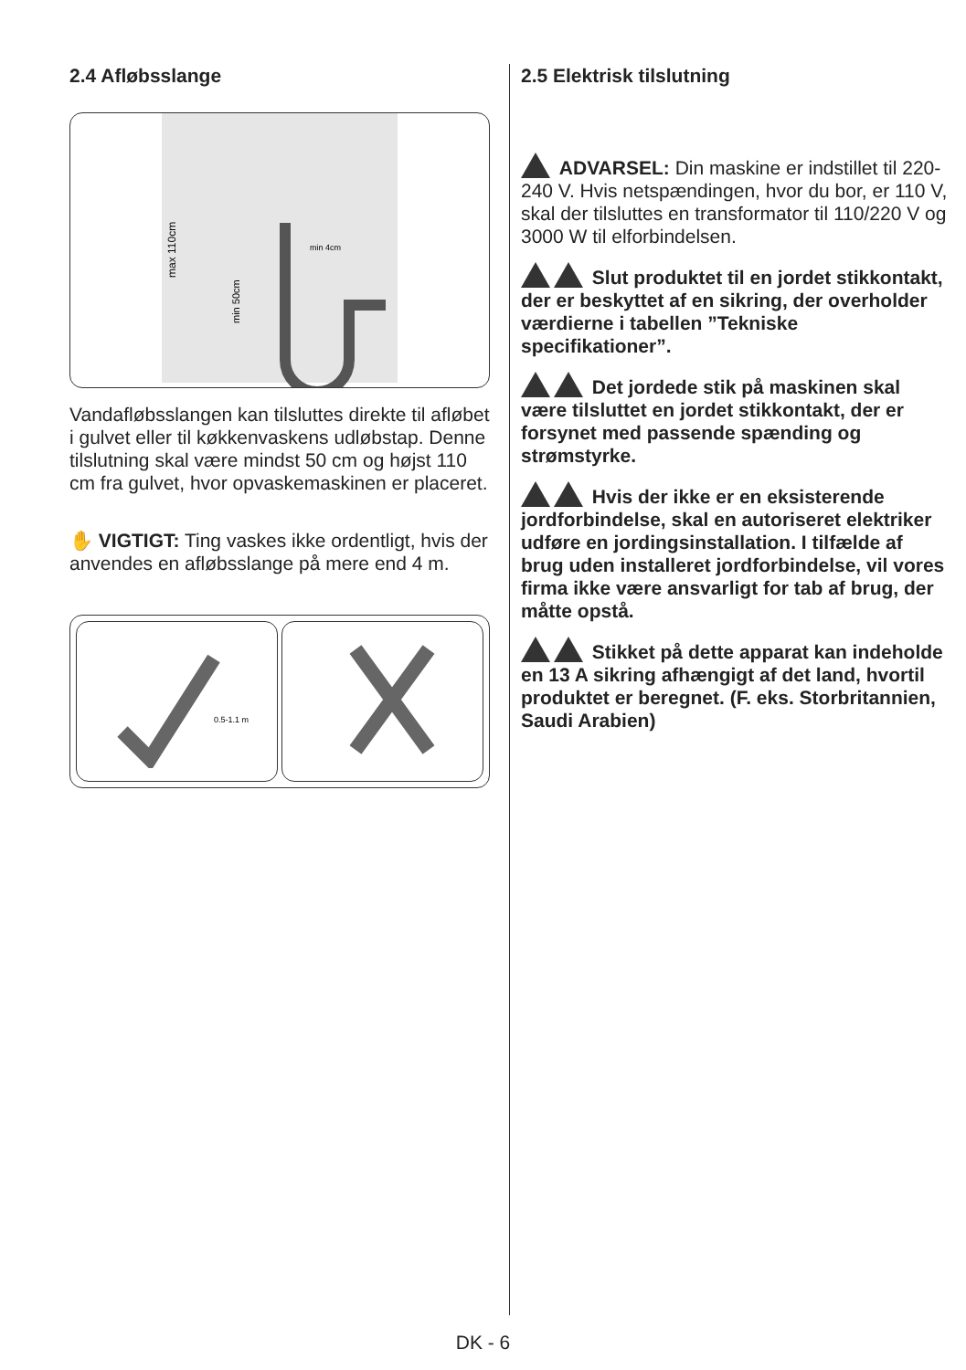2.4 Afløbsslange
max 110cm
min 50cm
min 4cm
Vandafløbsslangen kan tilsluttes direkte til afløbet i gulvet eller til køkkenvaskens udløbstap. Denne tilslutning skal være mindst 50 cm og højst 110 cm fra gulvet, hvor opvaskemaskinen er placeret.
✋ VIGTIGT: Ting vaskes ikke ordentligt, hvis der anvendes en afløbsslange på mere end 4 m.
0.5-1.1 m
2.5 Elektrisk tilslutning
ADVARSEL: Din maskine er indstillet til 220-240 V. Hvis netspændingen, hvor du bor, er 110 V, skal der tilsluttes en transformator til 110/220 V og 3000 W til elforbindelsen.
Slut produktet til en jordet stikkontakt, der er beskyttet af en sikring, der overholder værdierne i tabellen ”Tekniske specifikationer”.
Det jordede stik på maskinen skal være tilsluttet en jordet stikkontakt, der er forsynet med passende spænding og strømstyrke.
Hvis der ikke er en eksisterende jordforbindelse, skal en autoriseret elektriker udføre en jordingsinstallation. I tilfælde af brug uden installeret jordforbindelse, vil vores firma ikke være ansvarligt for tab af brug, der måtte opstå.
Stikket på dette apparat kan indeholde en 13 A sikring afhængigt af det land, hvortil produktet er beregnet. (F. eks. Storbritannien, Saudi Arabien)
DK - 6